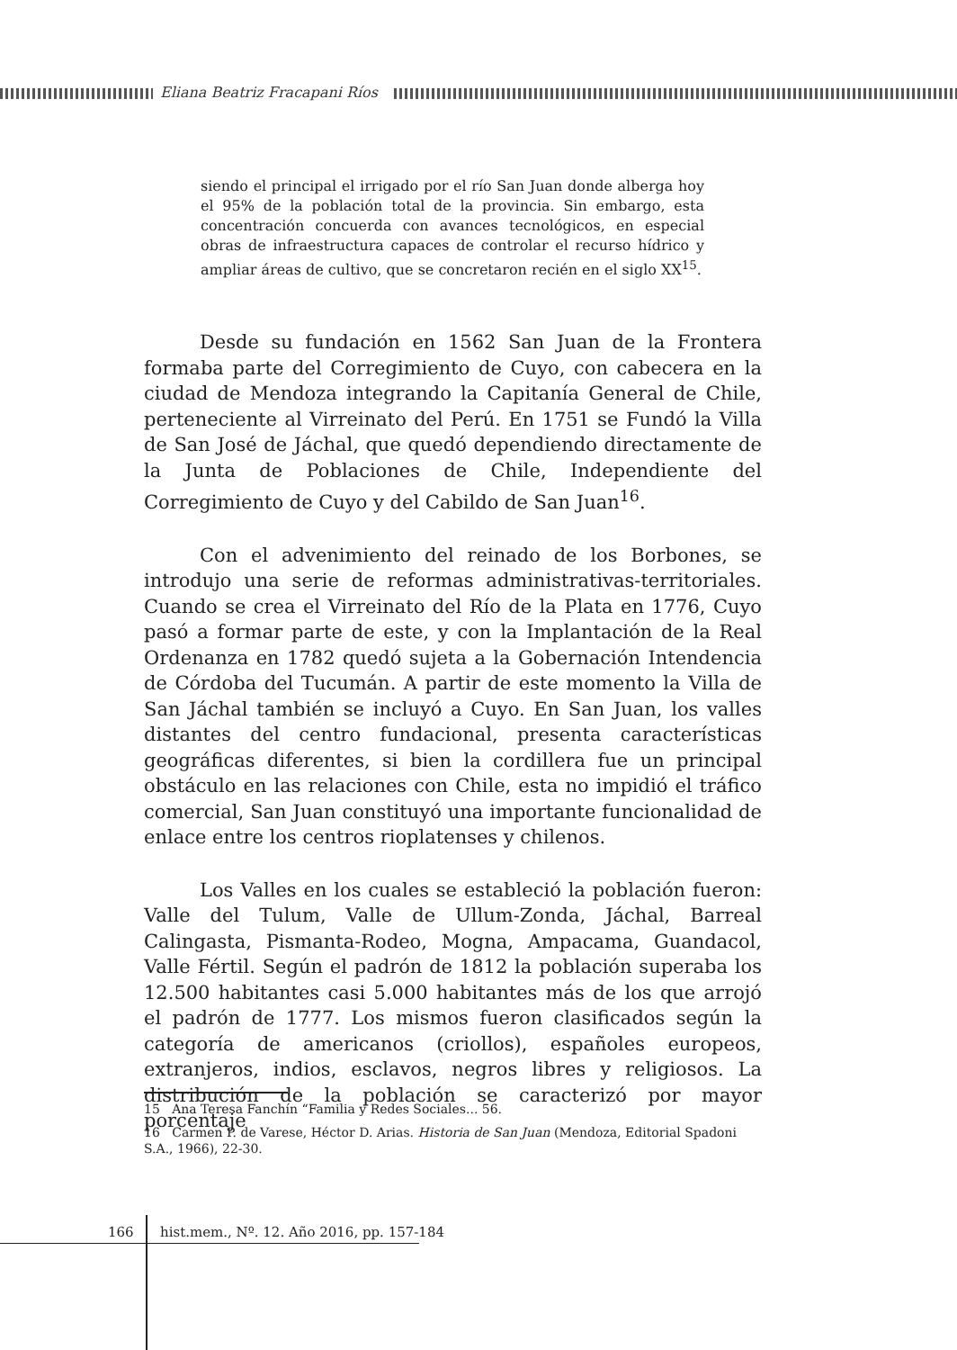Eliana Beatriz Fracapani Ríos
siendo el principal el irrigado por el río San Juan donde alberga hoy el 95% de la población total de la provincia. Sin embargo, esta concentración concuerda con avances tecnológicos, en especial obras de infraestructura capaces de controlar el recurso hídrico y ampliar áreas de cultivo, que se concretaron recién en el siglo XX<sup>15</sup>.
Desde su fundación en 1562 San Juan de la Frontera formaba parte del Corregimiento de Cuyo, con cabecera en la ciudad de Mendoza integrando la Capitanía General de Chile, perteneciente al Virreinato del Perú. En 1751 se Fundó la Villa de San José de Jáchal, que quedó dependiendo directamente de la Junta de Poblaciones de Chile, Independiente del Corregimiento de Cuyo y del Cabildo de San Juan<sup>16</sup>.
Con el advenimiento del reinado de los Borbones, se introdujo una serie de reformas administrativas-territoriales. Cuando se crea el Virreinato del Río de la Plata en 1776, Cuyo pasó a formar parte de este, y con la Implantación de la Real Ordenanza en 1782 quedó sujeta a la Gobernación Intendencia de Córdoba del Tucumán. A partir de este momento la Villa de San Jáchal también se incluyó a Cuyo. En San Juan, los valles distantes del centro fundacional, presenta características geográficas diferentes, si bien la cordillera fue un principal obstáculo en las relaciones con Chile, esta no impidió el tráfico comercial, San Juan constituyó una importante funcionalidad de enlace entre los centros rioplatenses y chilenos.
Los Valles en los cuales se estableció la población fueron: Valle del Tulum, Valle de Ullum-Zonda, Jáchal, Barreal Calingasta, Pismanta-Rodeo, Mogna, Ampacama, Guandacol, Valle Fértil. Según el padrón de 1812 la población superaba los 12.500 habitantes casi 5.000 habitantes más de los que arrojó el padrón de 1777. Los mismos fueron clasificados según la categoría de americanos (criollos), españoles europeos, extranjeros, indios, esclavos, negros libres y religiosos. La distribución de la población se caracterizó por mayor porcentaje
15 Ana Teresa Fanchín “Familia y Redes Sociales... 56.
16 Carmen P. de Varese, Héctor D. Arias. Historia de San Juan (Mendoza, Editorial Spadoni S.A., 1966), 22-30.
166 hist.mem., Nº. 12. Año 2016, pp. 157-184